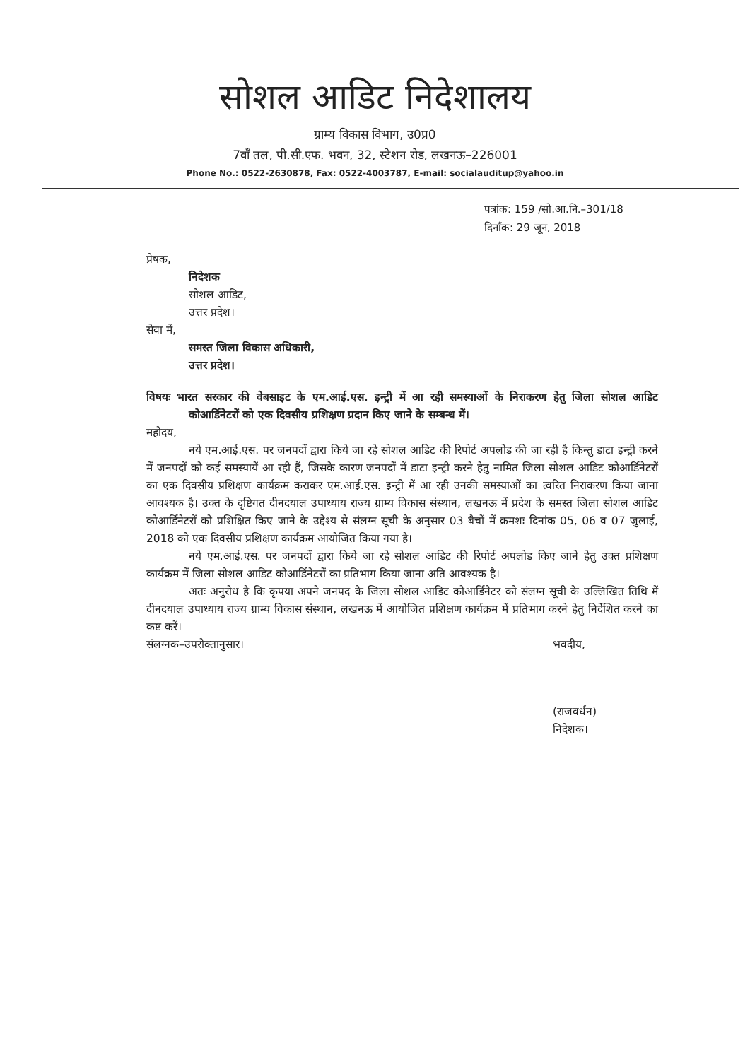सोशल आडिट निदेशालय
ग्राम्य विकास विभाग, उ0प्र0
7वाँ तल, पी.सी.एफ. भवन, 32, स्टेशन रोड, लखनऊ–226001
Phone No.: 0522-2630878, Fax: 0522-4003787, E-mail: socialauditup@yahoo.in
पत्रांक: 159 /सो.आ.नि.–301/18
दिनाँक: 29 जून, 2018
प्रेषक,
निदेशक
सोशल आडिट,
उत्तर प्रदेश।
सेवा में,
समस्त जिला विकास अधिकारी,
उत्तर प्रदेश।
विषयः भारत सरकार की वेबसाइट के एम.आई.एस. इन्ट्री में आ रही समस्याओं के निराकरण हेतु जिला सोशल आडिट कोआर्डिनेटरों को एक दिवसीय प्रशिक्षण प्रदान किए जाने के सम्बन्ध में।
महोदय,
नये एम.आई.एस. पर जनपदों द्वारा किये जा रहे सोशल आडिट की रिपोर्ट अपलोड की जा रही है किन्तु डाटा इन्ट्री करने में जनपदों को कई समस्यायें आ रही हैं, जिसके कारण जनपदों में डाटा इन्ट्री करने हेतु नामित जिला सोशल आडिट कोआर्डिनेटरों का एक दिवसीय प्रशिक्षण कार्यक्रम कराकर एम.आई.एस. इन्ट्री में आ रही उनकी समस्याओं का त्वरित निराकरण किया जाना आवश्यक है। उक्त के दृष्टिगत दीनदयाल उपाध्याय राज्य ग्राम्य विकास संस्थान, लखनऊ में प्रदेश के समस्त जिला सोशल आडिट कोआर्डिनेटरों को प्रशिक्षित किए जाने के उद्देश्य से संलग्न सूची के अनुसार 03 बैचों में क्रमशः दिनांक 05, 06 व 07 जुलाई, 2018 को एक दिवसीय प्रशिक्षण कार्यक्रम आयोजित किया गया है।
नये एम.आई.एस. पर जनपदों द्वारा किये जा रहे सोशल आडिट की रिपोर्ट अपलोड किए जाने हेतु उक्त प्रशिक्षण कार्यक्रम में जिला सोशल आडिट कोआर्डिनेटरों का प्रतिभाग किया जाना अति आवश्यक है।
अतः अनुरोध है कि कृपया अपने जनपद के जिला सोशल आडिट कोआर्डिनेटर को संलग्न सूची के उल्लिखित तिथि में दीनदयाल उपाध्याय राज्य ग्राम्य विकास संस्थान, लखनऊ में आयोजित प्रशिक्षण कार्यक्रम में प्रतिभाग करने हेतु निर्देशित करने का कष्ट करें।
संलग्नक–उपरोक्तानुसार।
भवदीय,
(राजवर्धन)
निदेशक।